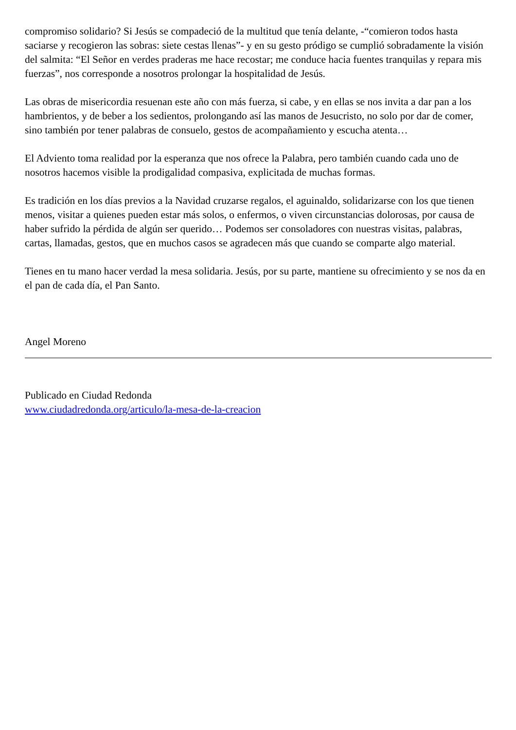compromiso solidario? Si Jesús se compadeció de la multitud que tenía delante, -“comieron todos hasta saciarse y recogieron las sobras: siete cestas llenas”- y en su gesto pródigo se cumplió sobradamente la visión del salmita: “El Señor en verdes praderas me hace recostar; me conduce hacia fuentes tranquilas y repara mis fuerzas”, nos corresponde a nosotros prolongar la hospitalidad de Jesús.
Las obras de misericordia resuenan este año con más fuerza, si cabe, y en ellas se nos invita a dar pan a los hambrientos, y de beber a los sedientos, prolongando así las manos de Jesucristo, no solo por dar de comer, sino también por tener palabras de consuelo, gestos de acompañamiento y escucha atenta…
El Adviento toma realidad por la esperanza que nos ofrece la Palabra, pero también cuando cada uno de nosotros hacemos visible la prodigalidad compasiva, explicitada de muchas formas.
Es tradición en los días previos a la Navidad cruzarse regalos, el aguinaldo, solidarizarse con los que tienen menos, visitar a quienes pueden estar más solos, o enfermos, o viven circunstancias dolorosas, por causa de haber sufrido la pérdida de algún ser querido… Podemos ser consoladores con nuestras visitas, palabras, cartas, llamadas, gestos, que en muchos casos se agradecen más que cuando se comparte algo material.
Tienes en tu mano hacer verdad la mesa solidaria. Jesús, por su parte, mantiene su ofrecimiento y se nos da en el pan de cada día, el Pan Santo.
Angel Moreno
Publicado en Ciudad Redonda
www.ciudadredonda.org/articulo/la-mesa-de-la-creacion